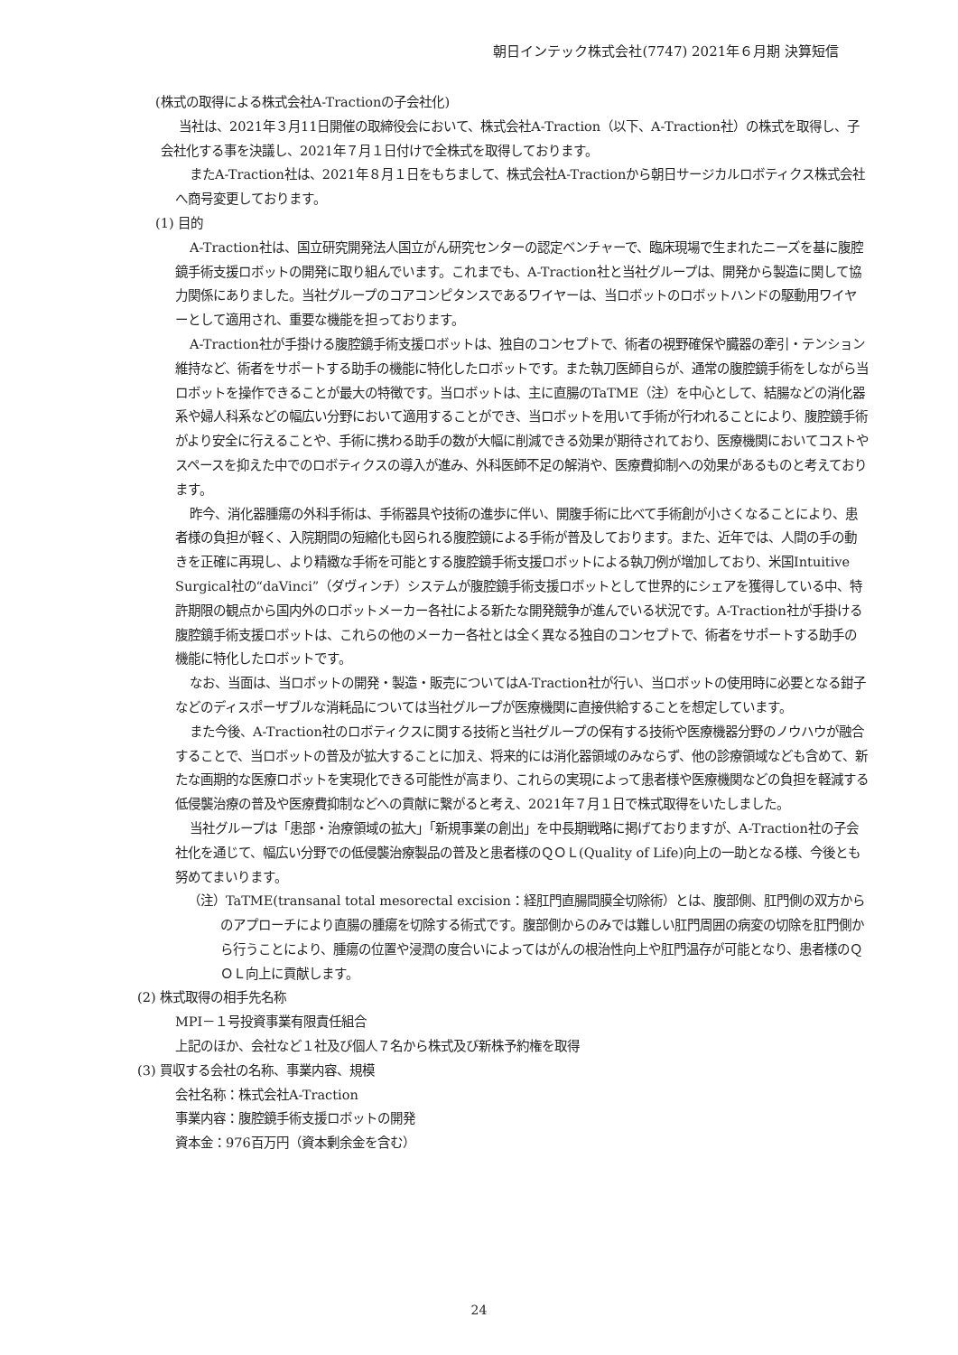朝日インテック株式会社(7747) 2021年６月期 決算短信
(株式の取得による株式会社A-Tractionの子会社化)
当社は、2021年３月11日開催の取締役会において、株式会社A-Traction（以下、A-Traction社）の株式を取得し、子会社化する事を決議し、2021年７月１日付けで全株式を取得しております。
またA-Traction社は、2021年８月１日をもちまして、株式会社A-Tractionから朝日サージカルロボティクス株式会社へ商号変更しております。
(1) 目的
A-Traction社は、国立研究開発法人国立がん研究センターの認定ベンチャーで、臨床現場で生まれたニーズを基に腹腔鏡手術支援ロボットの開発に取り組んでいます。これまでも、A-Traction社と当社グループは、開発から製造に関して協力関係にありました。当社グループのコアコンピタンスであるワイヤーは、当ロボットのロボットハンドの駆動用ワイヤーとして適用され、重要な機能を担っております。
A-Traction社が手掛ける腹腔鏡手術支援ロボットは、独自のコンセプトで、術者の視野確保や臓器の牽引・テンション維持など、術者をサポートする助手の機能に特化したロボットです。また執刀医師自らが、通常の腹腔鏡手術をしながら当ロボットを操作できることが最大の特徴です。当ロボットは、主に直腸のTaTME（注）を中心として、結腸などの消化器系や婦人科系などの幅広い分野において適用することができ、当ロボットを用いて手術が行われることにより、腹腔鏡手術がより安全に行えることや、手術に携わる助手の数が大幅に削減できる効果が期待されており、医療機関においてコストやスペースを抑えた中でのロボティクスの導入が進み、外科医師不足の解消や、医療費抑制への効果があるものと考えております。
昨今、消化器腫瘍の外科手術は、手術器具や技術の進歩に伴い、開腹手術に比べて手術創が小さくなることにより、患者様の負担が軽く、入院期間の短縮化も図られる腹腔鏡による手術が普及しております。また、近年では、人間の手の動きを正確に再現し、より精緻な手術を可能とする腹腔鏡手術支援ロボットによる執刀例が増加しており、米国Intuitive Surgical社の“daVinci”（ダヴィンチ）システムが腹腔鏡手術支援ロボットとして世界的にシェアを獲得している中、特許期限の観点から国内外のロボットメーカー各社による新たな開発競争が進んでいる状況です。A-Traction社が手掛ける腹腔鏡手術支援ロボットは、これらの他のメーカー各社とは全く異なる独自のコンセプトで、術者をサポートする助手の機能に特化したロボットです。
なお、当面は、当ロボットの開発・製造・販売についてはA-Traction社が行い、当ロボットの使用時に必要となる鉗子などのディスポーザブルな消耗品については当社グループが医療機関に直接供給することを想定しています。
また今後、A-Traction社のロボティクスに関する技術と当社グループの保有する技術や医療機器分野のノウハウが融合することで、当ロボットの普及が拡大することに加え、将来的には消化器領域のみならず、他の診療領域なども含めて、新たな画期的な医療ロボットを実現化できる可能性が高まり、これらの実現によって患者様や医療機関などの負担を軽減する低侵襲治療の普及や医療費抑制などへの貢献に繋がると考え、2021年７月１日で株式取得をいたしました。
当社グループは「患部・治療領域の拡大」「新規事業の創出」を中長期戦略に掲げておりますが、A-Traction社の子会社化を通じて、幅広い分野での低侵襲治療製品の普及と患者様のＱＯＬ(Quality of Life)向上の一助となる様、今後とも努めてまいります。
（注）TaTME(transanal total mesorectal excision：経肛門直腸間膜全切除術）とは、腹部側、肛門側の双方からのアプローチにより直腸の腫瘍を切除する術式です。腹部側からのみでは難しい肛門周囲の病変の切除を肛門側から行うことにより、腫瘍の位置や浸潤の度合いによってはがんの根治性向上や肛門温存が可能となり、患者様のＱＯＬ向上に貢献します。
(2) 株式取得の相手先名称
MPI－１号投資事業有限責任組合
上記のほか、会社など１社及び個人７名から株式及び新株予約権を取得
(3) 買収する会社の名称、事業内容、規模
会社名称：株式会社A-Traction
事業内容：腹腔鏡手術支援ロボットの開発
資本金：976百万円（資本剰余金を含む）
24